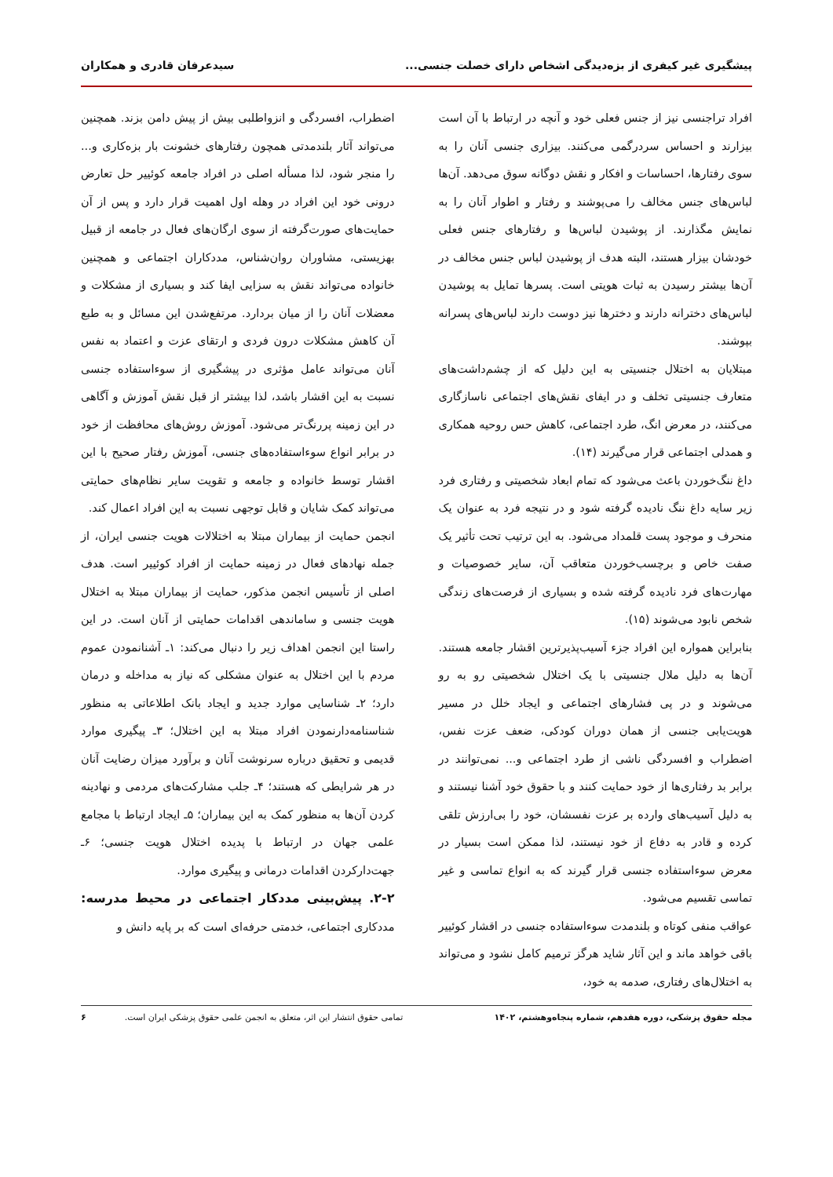پیشگیری غیر کیفری از بزه‌دیدگی اشخاص دارای خصلت جنسی... سیدعرفان قادری و همکاران
افراد تراجنسی نیز از جنس فعلی خود و آنچه در ارتباط با آن است بیزارند و احساس سردرگمی می‌کنند. بیزاری جنسی آنان را به سوی رفتارها، احساسات و افکار و نقش دوگانه سوق می‌دهد. آن‌ها لباس‌های جنس مخالف را می‌پوشند و رفتار و اطوار آنان را به نمایش مگذارند. از پوشیدن لباس‌ها و رفتارهای جنس فعلی خودشان بیزار هستند، البته هدف از پوشیدن لباس جنس مخالف در آن‌ها بیشتر رسیدن به ثبات هویتی است. پسرها تمایل به پوشیدن لباس‌های دخترانه دارند و دخترها نیز دوست دارند لباس‌های پسرانه بپوشند.
مبتلایان به اختلال جنسیتی به این دلیل که از چشم‌داشت‌های متعارف جنسیتی تخلف و در ایفای نقش‌های اجتماعی ناسازگاری می‌کنند، در معرض انگ، طرد اجتماعی، کاهش حس روحیه همکاری و همدلی اجتماعی قرار می‌گیرند (۱۴).
داغ ننگ‌خوردن باعث می‌شود که تمام ابعاد شخصیتی و رفتاری فرد زیر سایه داغ ننگ نادیده گرفته شود و در نتیجه فرد به عنوان یک منحرف و موجود پست قلمداد می‌شود. به این ترتیب تحت تأثیر یک صفت خاص و برچسب‌خوردن متعاقب آن، سایر خصوصیات و مهارت‌های فرد نادیده گرفته شده و بسیاری از فرصت‌های زندگی شخص نابود می‌شوند (۱۵).
بنابراین همواره این افراد جزء آسیب‌پذیرترین اقشار جامعه هستند. آن‌ها به دلیل ملال جنسیتی با یک اختلال شخصیتی رو به رو می‌شوند و در پی فشارهای اجتماعی و ایجاد خلل در مسیر هویت‌یابی جنسی از همان دوران کودکی، ضعف عزت نفس، اضطراب و افسردگی ناشی از طرد اجتماعی و... نمی‌توانند در برابر بد رفتاری‌ها از خود حمایت کنند و با حقوق خود آشنا نیستند و به دلیل آسیب‌های وارده بر عزت نفسشان، خود را بی‌ارزش تلقی کرده و قادر به دفاع از خود نیستند، لذا ممکن است بسیار در معرض سوءاستفاده جنسی قرار گیرند که به انواع تماسی و غیر تماسی تقسیم می‌شود.
عواقب منفی کوتاه و بلندمدت سوءاستفاده جنسی در اقشار کوئییر باقی خواهد ماند و این آثار شاید هرگز ترمیم کامل نشود و می‌تواند به اختلال‌های رفتاری، صدمه به خود،
اضطراب، افسردگی و انزواطلبی بیش از پیش دامن بزند. همچنین می‌تواند آثار بلندمدتی همچون رفتارهای خشونت بار بزه‌کاری و... را منجر شود، لذا مسأله اصلی در افراد جامعه کوئییر حل تعارض درونی خود این افراد در وهله اول اهمیت قرار دارد و پس از آن حمایت‌های صورت‌گرفته از سوی ارگان‌های فعال در جامعه از قبیل بهزیستی، مشاوران روان‌شناس، مددکاران اجتماعی و همچنین خانواده می‌تواند نقش به سزایی ایفا کند و بسیاری از مشکلات و معضلات آنان را از میان بردارد. مرتفع‌شدن این مسائل و به طبع آن کاهش مشکلات درون فردی و ارتقای عزت و اعتماد به نفس آنان می‌تواند عامل مؤثری در پیشگیری از سوءاستفاده جنسی نسبت به این اقشار باشد، لذا بیشتر از قبل نقش آموزش و آگاهی در این زمینه پررنگ‌تر می‌شود. آموزش روش‌های محافظت از خود در برابر انواع سوءاستفاده‌های جنسی، آموزش رفتار صحیح با این اقشار توسط خانواده و جامعه و تقویت سایر نظام‌های حمایتی می‌تواند کمک شایان و قابل توجهی نسبت به این افراد اعمال کند.
انجمن حمایت از بیماران مبتلا به اختلالات هویت جنسی ایران، از جمله نهادهای فعال در زمینه حمایت از افراد کوئییر است. هدف اصلی از تأسیس انجمن مذکور، حمایت از بیماران مبتلا به اختلال هویت جنسی و ساماندهی اقدامات حمایتی از آنان است. در این راستا این انجمن اهداف زیر را دنبال می‌کند: ۱ـ آشنانمودن عموم مردم با این اختلال به عنوان مشکلی که نیاز به مداخله و درمان دارد؛ ۲ـ شناسایی موارد جدید و ایجاد بانک اطلاعاتی به منظور شناسنامه‌دارنمودن افراد مبتلا به این اختلال؛ ۳ـ پیگیری موارد قدیمی و تحقیق درباره سرنوشت آنان و برآورد میزان رضایت آنان در هر شرایطی که هستند؛ ۴ـ جلب مشارکت‌های مردمی و نهادینه کردن آن‌ها به منظور کمک به این بیماران؛ ۵ـ ایجاد ارتباط با مجامع علمی جهان در ارتباط با پدیده اختلال هویت جنسی؛ ۶ـ جهت‌دارکردن اقدامات درمانی و پیگیری موارد.
۲-۲. پیش‌بینی مددکار اجتماعی در محیط مدرسه: مددکاری اجتماعی، خدمتی حرفه‌ای است که بر پایه دانش و
مجله حقوق پزشکی، دوره هفدهم، شماره پنجاه‌وهشتم، ۱۴۰۲ تمامی حقوق انتشار این اثر، متعلق به انجمن علمی حقوق پزشکی ایران است. ۶